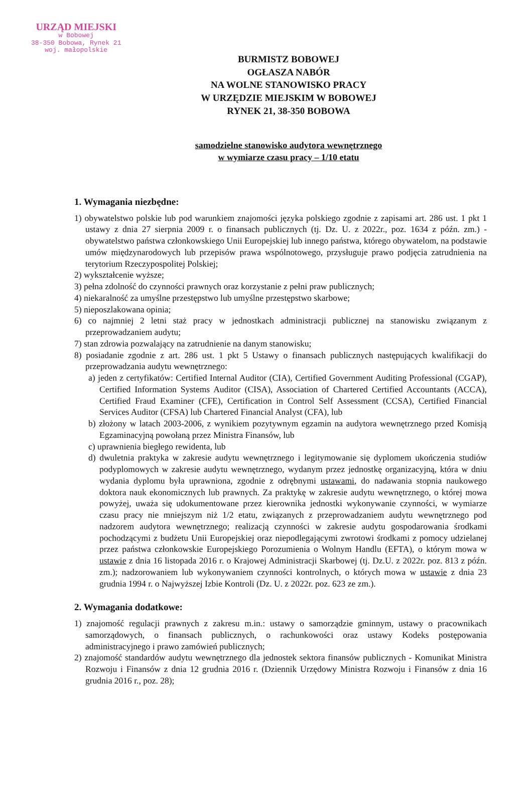URZĄD MIEJSKI
w Bobowej
38-350 Bobowa, Rynek 21
woj. małopolskie
BURMISTZ BOBOWEJ
OGŁASZA NABÓR
NA WOLNE STANOWISKO PRACY
W URZĘDZIE MIEJSKIM W BOBOWEJ
RYNEK 21, 38-350 BOBOWA
samodzielne stanowisko audytora wewnętrznego
w wymiarze czasu pracy – 1/10 etatu
1. Wymagania niezbędne:
1) obywatelstwo polskie lub pod warunkiem znajomości języka polskiego zgodnie z zapisami art. 286 ust. 1 pkt 1 ustawy z dnia 27 sierpnia 2009 r. o finansach publicznych (tj. Dz. U. z 2022r., poz. 1634 z późn. zm.) - obywatelstwo państwa członkowskiego Unii Europejskiej lub innego państwa, którego obywatelom, na podstawie umów międzynarodowych lub przepisów prawa wspólnotowego, przysługuje prawo podjęcia zatrudnienia na terytorium Rzeczypospolitej Polskiej;
2) wykształcenie wyższe;
3) pełna zdolność do czynności prawnych oraz korzystanie z pełni praw publicznych;
4) niekaralność za umyślne przestępstwo lub umyślne przestępstwo skarbowe;
5) nieposzlakowana opinia;
6) co najmniej 2 letni staż pracy w jednostkach administracji publicznej na stanowisku związanym z przeprowadzaniem audytu;
7) stan zdrowia pozwalający na zatrudnienie na danym stanowisku;
8) posiadanie zgodnie z art. 286 ust. 1 pkt 5 Ustawy o finansach publicznych następujących kwalifikacji do przeprowadzania audytu wewnętrznego:
a) jeden z certyfikatów: Certified Internal Auditor (CIA), Certified Government Auditing Professional (CGAP), Certified Information Systems Auditor (CISA), Association of Chartered Certified Accountants (ACCA), Certified Fraud Examiner (CFE), Certification in Control Self Assessment (CCSA), Certified Financial Services Auditor (CFSA) lub Chartered Financial Analyst (CFA), lub
b) złożony w latach 2003-2006, z wynikiem pozytywnym egzamin na audytora wewnętrznego przed Komisją Egzaminacyjną powołaną przez Ministra Finansów, lub
c) uprawnienia biegłego rewidenta, lub
d) dwuletnia praktyka w zakresie audytu wewnętrznego i legitymowanie się dyplomem ukończenia studiów podyplomowych w zakresie audytu wewnętrznego, wydanym przez jednostkę organizacyjną, która w dniu wydania dyplomu była uprawniona, zgodnie z odrębnymi ustawami, do nadawania stopnia naukowego doktora nauk ekonomicznych lub prawnych. Za praktykę w zakresie audytu wewnętrznego, o której mowa powyżej, uważa się udokumentowane przez kierownika jednostki wykonywanie czynności, w wymiarze czasu pracy nie mniejszym niż 1/2 etatu, związanych z przeprowadzaniem audytu wewnętrznego pod nadzorem audytora wewnętrznego; realizacją czynności w zakresie audytu gospodarowania środkami pochodzącymi z budżetu Unii Europejskiej oraz niepodlegającymi zwrotowi środkami z pomocy udzielanej przez państwa członkowskie Europejskiego Porozumienia o Wolnym Handlu (EFTA), o którym mowa w ustawie z dnia 16 listopada 2016 r. o Krajowej Administracji Skarbowej (tj. Dz.U. z 2022r. poz. 813 z późn. zm.); nadzorowaniem lub wykonywaniem czynności kontrolnych, o których mowa w ustawie z dnia 23 grudnia 1994 r. o Najwyższej Izbie Kontroli (Dz. U. z 2022r. poz. 623 ze zm.).
2. Wymagania dodatkowe:
1) znajomość regulacji prawnych z zakresu m.in.: ustawy o samorządzie gminnym, ustawy o pracownikach samorządowych, o finansach publicznych, o rachunkowości oraz ustawy Kodeks postępowania administracyjnego i prawo zamówień publicznych;
2) znajomość standardów audytu wewnętrznego dla jednostek sektora finansów publicznych - Komunikat Ministra Rozwoju i Finansów z dnia 12 grudnia 2016 r. (Dziennik Urzędowy Ministra Rozwoju i Finansów z dnia 16 grudnia 2016 r., poz. 28);